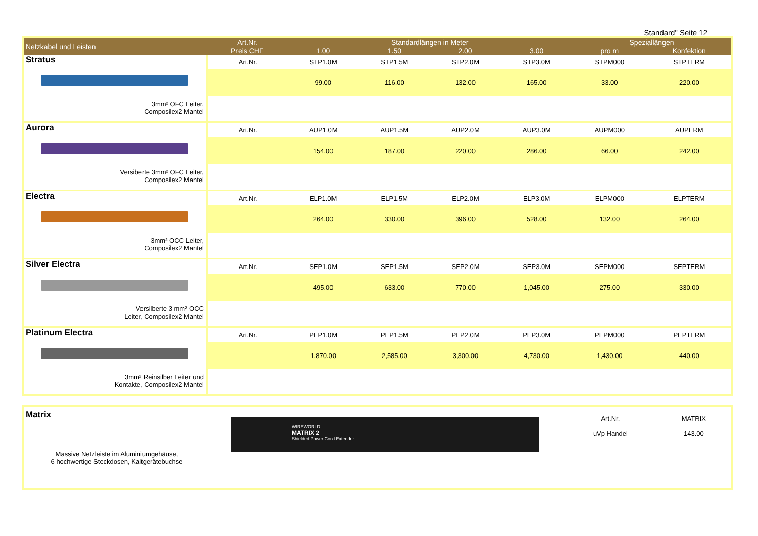Standard" Seite 12
| Netzkabel und Leisten | Art.Nr. Preis CHF | Standardlängen in Meter | | | | Speziallängen | |
| --- | --- | --- | --- | --- | --- | --- | --- |
| | | 1.00 | 1.50 | 2.00 | 3.00 | pro m | Konfektion |
| Stratus 3mm² OFC Leiter, Composilex2 Mantel | Art.Nr. | STP1.0M | STP1.5M | STP2.0M | STP3.0M | STPM000 | STPTERM |
| | | 99.00 | 116.00 | 132.00 | 165.00 | 33.00 | 220.00 |
| Aurora Versiberte 3mm² OFC Leiter, Composilex2 Mantel | Art.Nr. | AUP1.0M | AUP1.5M | AUP2.0M | AUP3.0M | AUPM000 | AUPERM |
| | | 154.00 | 187.00 | 220.00 | 286.00 | 66.00 | 242.00 |
| Electra 3mm² OCC Leiter, Composilex2 Mantel | Art.Nr. | ELP1.0M | ELP1.5M | ELP2.0M | ELP3.0M | ELPM000 | ELPTERM |
| | | 264.00 | 330.00 | 396.00 | 528.00 | 132.00 | 264.00 |
| Silver Electra Versilberte 3 mm² OCC Leiter, Composilex2 Mantel | Art.Nr. | SEP1.0M | SEP1.5M | SEP2.0M | SEP3.0M | SEPM000 | SEPTERM |
| | | 495.00 | 633.00 | 770.00 | 1,045.00 | 275.00 | 330.00 |
| Platinum Electra 3mm² Reinsilber Leiter und Kontakte, Composilex2 Mantel | Art.Nr. | PEP1.0M | PEP1.5M | PEP2.0M | PEP3.0M | PEPM000 | PEPTERM |
| | | 1,870.00 | 2,585.00 | 3,300.00 | 4,730.00 | 1,430.00 | 440.00 |
| Matrix Massive Netzleiste im Aluminiumgehäuse, 6 hochwertige Steckdosen, Kaltgerätebuchse | WIREWORLD MATRIX 2 Shielded Power Cord Extender | / Art.Nr. / MATRIX / / uVp Handel / 143.00 / |